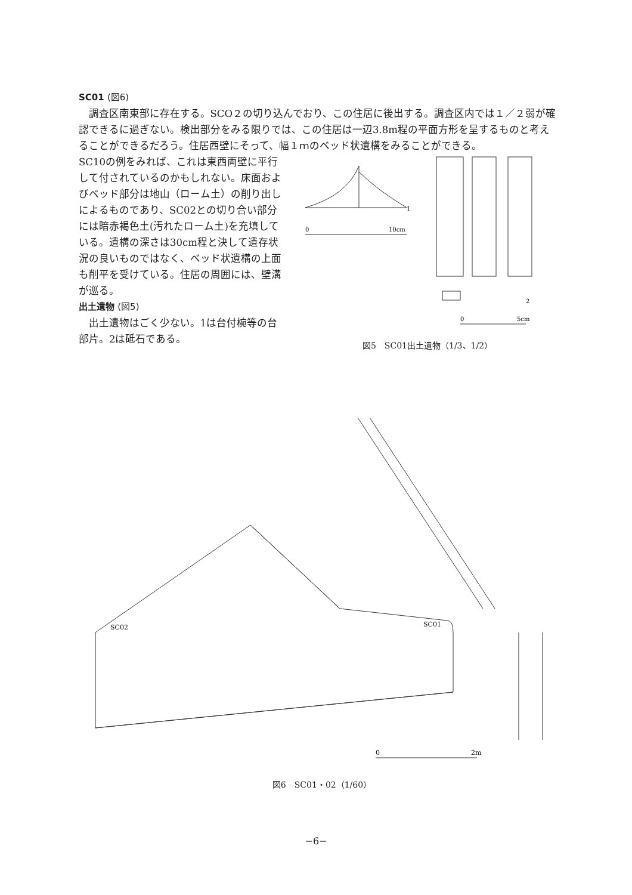SC01 (図6)
 調査区南東部に存在する。SCO２の切り込んでおり、この住居に後出する。調査区内では１／２弱が確認できるに過ぎない。検出部分をみる限りでは、この住居は一辺3.8m程の平面方形を呈するものと考えることができるだろう。住居西壁にそって、幅１ｍのベッド状遺構をみることができる。
SC10の例をみれば、これは東西両壁に平行して付されているのかもしれない。床面およびベッド部分は地山（ローム土）の削り出しによるものであり、SC02との切り合い部分には暗赤褐色土(汚れたローム土)を充填している。遺構の深さは30cm程と決して遺存状況の良いものではなく、ベッド状遺構の上面も削平を受けている。住居の周囲には、壁溝が巡る。
出土遺物 (図5)
 出土遺物はごく少ない。1は台付椀等の台部片。2は砥石である。
1
0
10cm
2
0
5cm
図5　SC01出土遺物（1/3、1/2）
SC01
SC02
0
2m
図6　SC01・02（1/60）
−6−